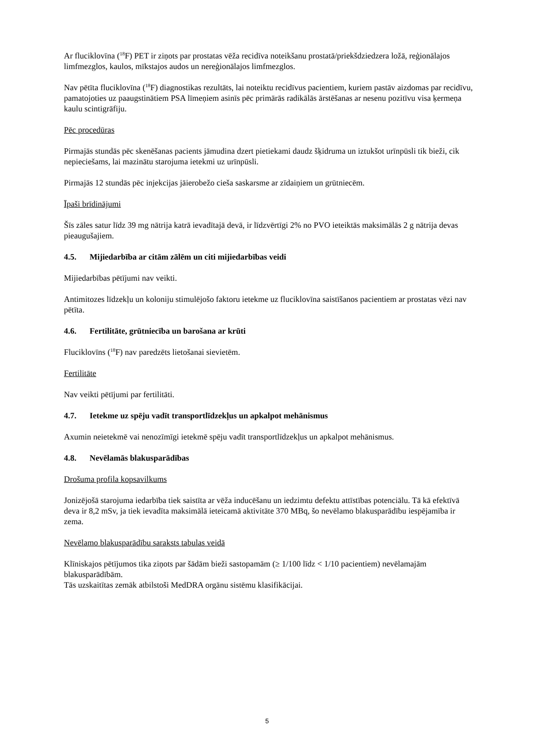Ar fluciklovīna (<sup>18</sup>F) PET ir ziņots par prostatas vēža recidīva noteikšanu prostatā/priekšdziedzera ložā, reģionālajos limfmezglos, kaulos, mīkstajos audos un nereģionālajos limfmezglos.
Nav pētīta fluciklovīna (<sup>18</sup>F) diagnostikas rezultāts, lai noteiktu recidīvus pacientiem, kuriem pastāv aizdomas par recidīvu, pamatojoties uz paaugstinātiem PSA līmeņiem asinīs pēc primārās radikālās ārstēšanas ar nesenu pozitīvu visa ķermeņa kaulu scintigrāfiju.
Pēc procedūras
Pirmajās stundās pēc skenēšanas pacients jāmudina dzert pietiekami daudz šķidruma un iztukšot urīnpūsli tik bieži, cik nepieciešams, lai mazinātu starojuma ietekmi uz urīnpūsli.
Pirmajās 12 stundās pēc injekcijas jāierobežo cieša saskarsme ar zīdaiņiem un grūtniecēm.
Īpaši brīdinājumi
Šīs zāles satur līdz 39 mg nātrija katrā ievadītajā devā, ir līdzvērtīgi 2% no PVO ieteiktās maksimālās 2 g nātrija devas pieaugušajiem.
4.5. Mijiedarbība ar citām zālēm un citi mijiedarbības veidi
Mijiedarbības pētījumi nav veikti.
Antimitozes līdzekļu un koloniju stimulējošo faktoru ietekme uz fluciklovīna saistīšanos pacientiem ar prostatas vēzi nav pētīta.
4.6. Fertilitāte, grūtniecība un barošana ar krūti
Fluciklovīns (<sup>18</sup>F) nav paredzēts lietošanai sievietēm.
Fertilitāte
Nav veikti pētījumi par fertilitāti.
4.7. Ietekme uz spēju vadīt transportlīdzekļus un apkalpot mehānismus
Axumin neietekmē vai nenozīmīgi ietekmē spēju vadīt transportlīdzekļus un apkalpot mehānismus.
4.8. Nevēlamās blakusparādības
Drošuma profila kopsavilkums
Jonizējošā starojuma iedarbība tiek saistīta ar vēža inducēšanu un iedzimtu defektu attīstības potenciālu. Tā kā efektīvā deva ir 8,2 mSv, ja tiek ievadīta maksimālā ieteicamā aktivitāte 370 MBq, šo nevēlamo blakusparādību iespējamība ir zema.
Nevēlamo blakusparādību saraksts tabulas veidā
Klīniskajos pētījumos tika ziņots par šādām bieži sastopamām (≥ 1/100 līdz < 1/10 pacientiem) nevēlamajām blakusparādībām.
Tās uzskaitītas zemāk atbilstoši MedDRA orgānu sistēmu klasifikācijai.
5